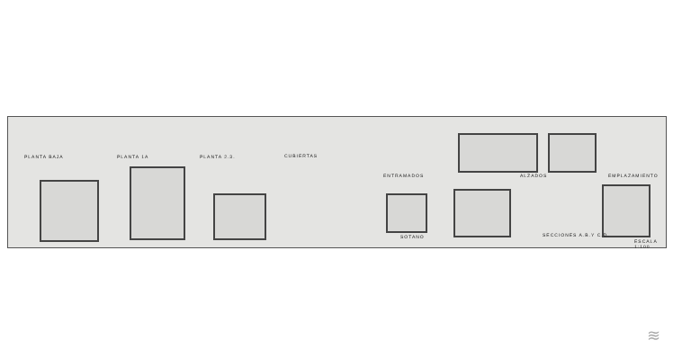PLANTA BAJA PLANTA 1A PLANTA 2.3. CUBIERTAS
ENTRAMADOS ALZADOS EMPLAZAMIENTO
SOTANO SECCIONES A.B.Y C.D.
ESCALA 1:100
≋